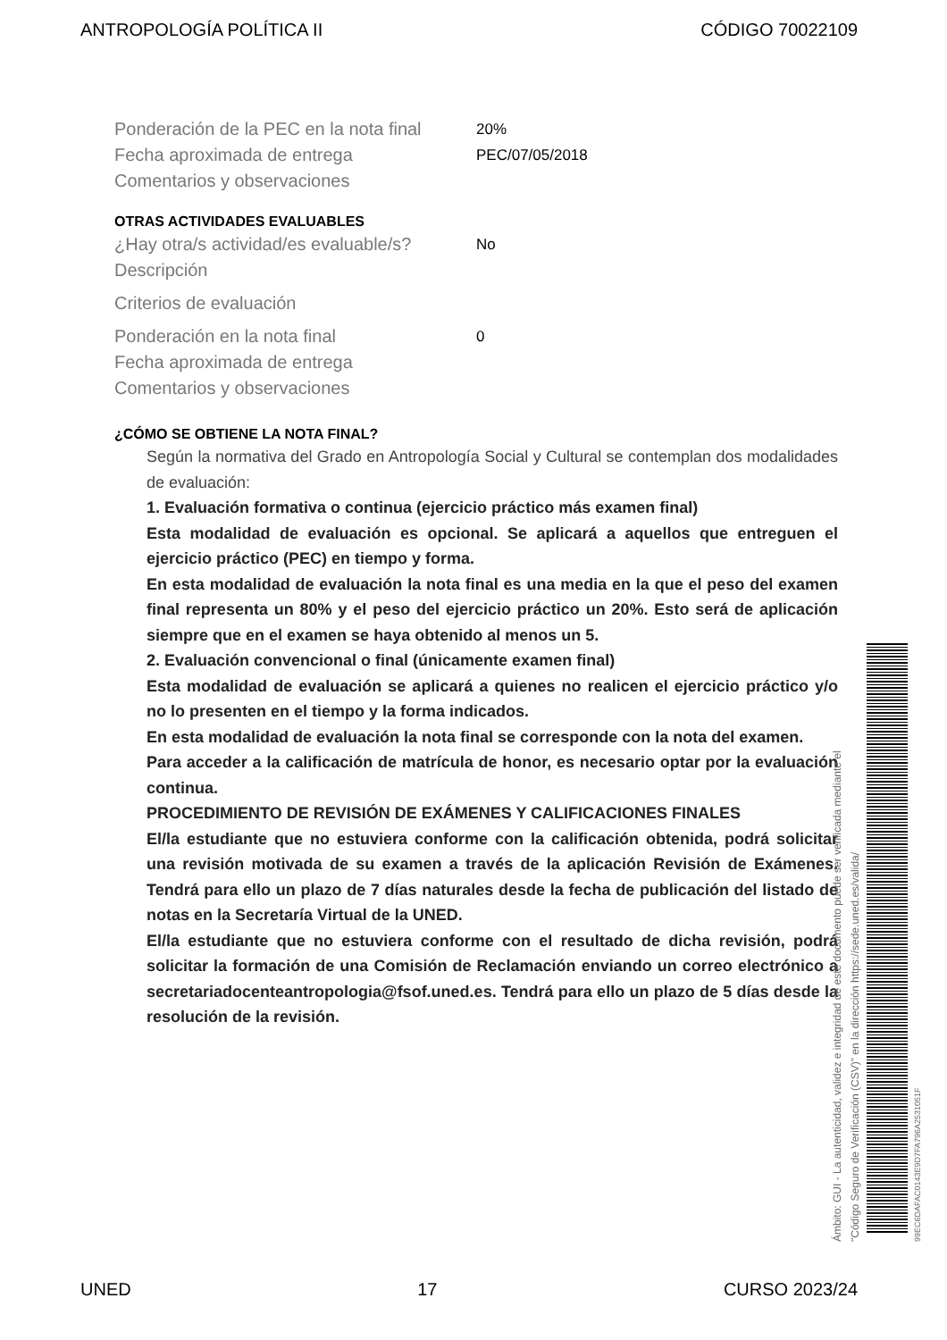ANTROPOLOGÍA POLÍTICA II CÓDIGO 70022109
Ponderación de la PEC en la nota final
20%
Fecha aproximada de entrega
PEC/07/05/2018
Comentarios y observaciones
OTRAS ACTIVIDADES EVALUABLES
¿Hay otra/s actividad/es evaluable/s?
No
Descripción
Criterios de evaluación
Ponderación en la nota final
0
Fecha aproximada de entrega
Comentarios y observaciones
¿CÓMO SE OBTIENE LA NOTA FINAL?
Según la normativa del Grado en Antropología Social y Cultural se contemplan dos modalidades de evaluación:
1. Evaluación formativa o continua (ejercicio práctico más examen final)
Esta modalidad de evaluación es opcional. Se aplicará a aquellos que entreguen el ejercicio práctico (PEC) en tiempo y forma.
En esta modalidad de evaluación la nota final es una media en la que el peso del examen final representa un 80% y el peso del ejercicio práctico un 20%. Esto será de aplicación siempre que en el examen se haya obtenido al menos un 5.
2. Evaluación convencional o final (únicamente examen final)
Esta modalidad de evaluación se aplicará a quienes no realicen el ejercicio práctico y/o no lo presenten en el tiempo y la forma indicados.
En esta modalidad de evaluación la nota final se corresponde con la nota del examen.
Para acceder a la calificación de matrícula de honor, es necesario optar por la evaluación continua.
PROCEDIMIENTO DE REVISIÓN DE EXÁMENES Y CALIFICACIONES FINALES
El/la estudiante que no estuviera conforme con la calificación obtenida, podrá solicitar una revisión motivada de su examen a través de la aplicación Revisión de Exámenes. Tendrá para ello un plazo de 7 días naturales desde la fecha de publicación del listado de notas en la Secretaría Virtual de la UNED.
El/la estudiante que no estuviera conforme con el resultado de dicha revisión, podrá solicitar la formación de una Comisión de Reclamación enviando un correo electrónico a secretariadocenteantropologia@fsof.uned.es. Tendrá para ello un plazo de 5 días desde la resolución de la revisión.
Ámbito: GUI - La autenticidad, validez e integridad de este documento puede ser verificada mediante el
"Código Seguro de Verificación (CSV)" en la dirección https://sede.uned.es/valida/
99EC6DAFAC0143E9D7FA796A2531051F
UNED 17 CURSO 2023/24